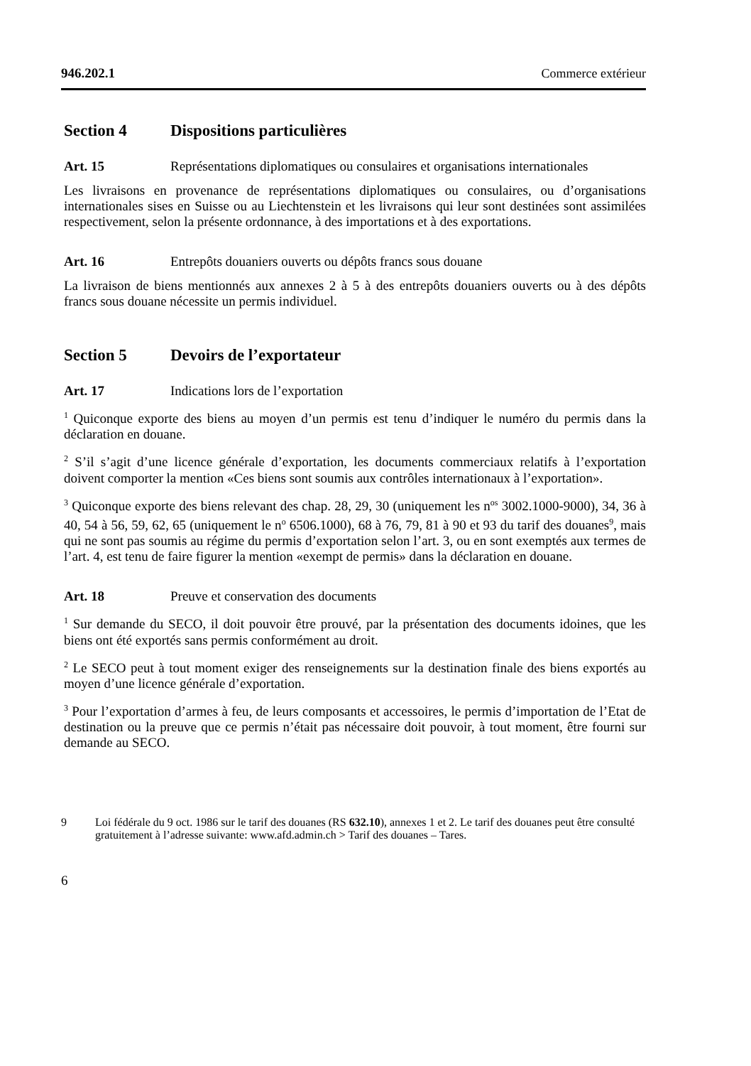946.202.1 Commerce extérieur
Section 4 Dispositions particulières
Art. 15 Représentations diplomatiques ou consulaires et organisations internationales
Les livraisons en provenance de représentations diplomatiques ou consulaires, ou d’organisations internationales sises en Suisse ou au Liechtenstein et les livraisons qui leur sont destinées sont assimilées respectivement, selon la présente ordonnance, à des importations et à des exportations.
Art. 16 Entrepôts douaniers ouverts ou dépôts francs sous douane
La livraison de biens mentionnés aux annexes 2 à 5 à des entrepôts douaniers ouverts ou à des dépôts francs sous douane nécessite un permis individuel.
Section 5 Devoirs de l’exportateur
Art. 17 Indications lors de l’exportation
<sup>1</sup> Quiconque exporte des biens au moyen d’un permis est tenu d’indiquer le numéro du permis dans la déclaration en douane.
<sup>2</sup> S’il s’agit d’une licence générale d’exportation, les documents commerciaux relatifs à l’exportation doivent comporter la mention «Ces biens sont soumis aux contrôles internationaux à l’exportation».
<sup>3</sup> Quiconque exporte des biens relevant des chap. 28, 29, 30 (uniquement les n<sup>os</sup> 3002.1000-9000), 34, 36 à 40, 54 à 56, 59, 62, 65 (uniquement le n<sup>o</sup> 6506.1000), 68 à 76, 79, 81 à 90 et 93 du tarif des douanes<sup>9</sup>, mais qui ne sont pas soumis au régime du permis d’exportation selon l’art. 3, ou en sont exemptés aux termes de l’art. 4, est tenu de faire figurer la mention «exempt de permis» dans la déclaration en douane.
Art. 18 Preuve et conservation des documents
<sup>1</sup> Sur demande du SECO, il doit pouvoir être prouvé, par la présentation des documents idoines, que les biens ont été exportés sans permis conformément au droit.
<sup>2</sup> Le SECO peut à tout moment exiger des renseignements sur la destination finale des biens exportés au moyen d’une licence générale d’exportation.
<sup>3</sup> Pour l’exportation d’armes à feu, de leurs composants et accessoires, le permis d’importation de l’Etat de destination ou la preuve que ce permis n’était pas nécessaire doit pouvoir, à tout moment, être fourni sur demande au SECO.
9 Loi fédérale du 9 oct. 1986 sur le tarif des douanes (RS 632.10), annexes 1 et 2. Le tarif des douanes peut être consulté gratuitement à l’adresse suivante: www.afd.admin.ch > Tarif des douanes – Tares.
6